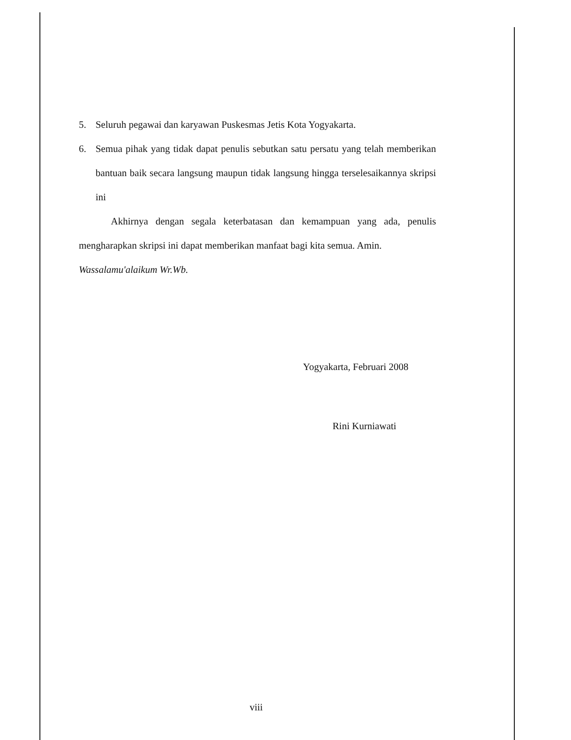5. Seluruh pegawai dan karyawan Puskesmas Jetis Kota Yogyakarta.
6. Semua pihak yang tidak dapat penulis sebutkan satu persatu yang telah memberikan bantuan baik secara langsung maupun tidak langsung hingga terselesaikannya skripsi ini
Akhirnya dengan segala keterbatasan dan kemampuan yang ada, penulis mengharapkan skripsi ini dapat memberikan manfaat bagi kita semua. Amin.
Wassalamu'alaikum Wr.Wb.
Yogyakarta, Februari 2008
Rini Kurniawati
viii